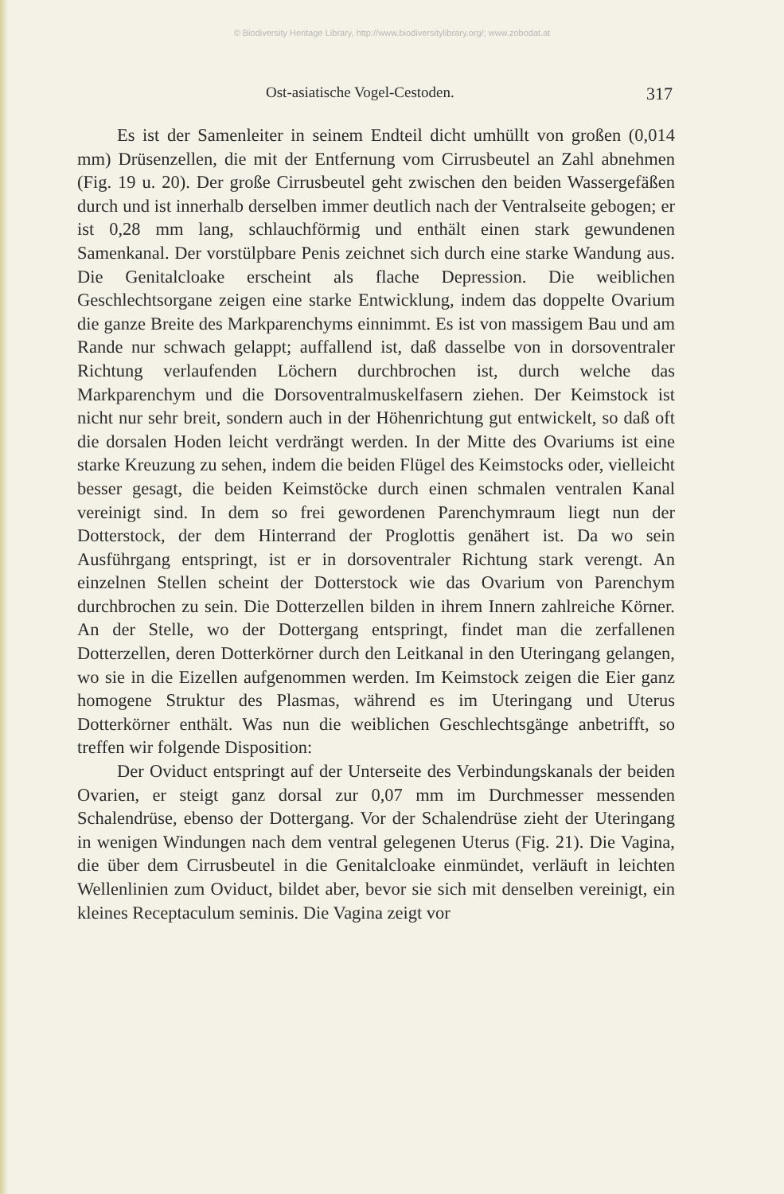© Biodiversity Heritage Library, http://www.biodiversitylibrary.org/; www.zobodat.at
Ost-asiatische Vogel-Cestoden. 317
Es ist der Samenleiter in seinem Endteil dicht umhüllt von großen (0,014 mm) Drüsenzellen, die mit der Entfernung vom Cirrusbeutel an Zahl abnehmen (Fig. 19 u. 20). Der große Cirrusbeutel geht zwischen den beiden Wassergefäßen durch und ist innerhalb derselben immer deutlich nach der Ventralseite gebogen; er ist 0,28 mm lang, schlauchförmig und enthält einen stark gewundenen Samenkanal. Der vorstülpbare Penis zeichnet sich durch eine starke Wandung aus. Die Genitalcloake erscheint als flache Depression. Die weiblichen Geschlechtsorgane zeigen eine starke Entwicklung, indem das doppelte Ovarium die ganze Breite des Markparenchyms einnimmt. Es ist von massigem Bau und am Rande nur schwach gelappt; auffallend ist, daß dasselbe von in dorsoventraler Richtung verlaufenden Löchern durchbrochen ist, durch welche das Markparenchym und die Dorsoventralmuskelfasern ziehen. Der Keimstock ist nicht nur sehr breit, sondern auch in der Höhenrichtung gut entwickelt, so daß oft die dorsalen Hoden leicht verdrängt werden. In der Mitte des Ovariums ist eine starke Kreuzung zu sehen, indem die beiden Flügel des Keimstocks oder, vielleicht besser gesagt, die beiden Keimstöcke durch einen schmalen ventralen Kanal vereinigt sind. In dem so frei gewordenen Parenchymraum liegt nun der Dotterstock, der dem Hinterrand der Proglottis genähert ist. Da wo sein Ausführgang entspringt, ist er in dorsoventraler Richtung stark verengt. An einzelnen Stellen scheint der Dotterstock wie das Ovarium von Parenchym durchbrochen zu sein. Die Dotterzellen bilden in ihrem Innern zahlreiche Körner. An der Stelle, wo der Dottergang entspringt, findet man die zerfallenen Dotterzellen, deren Dotterkörner durch den Leitkanal in den Uteringang gelangen, wo sie in die Eizellen aufgenommen werden. Im Keimstock zeigen die Eier ganz homogene Struktur des Plasmas, während es im Uteringang und Uterus Dotterkörner enthält. Was nun die weiblichen Geschlechtsgänge anbetrifft, so treffen wir folgende Disposition:
Der Oviduct entspringt auf der Unterseite des Verbindungskanals der beiden Ovarien, er steigt ganz dorsal zur 0,07 mm im Durchmesser messenden Schalendrüse, ebenso der Dottergang. Vor der Schalendrüse zieht der Uteringang in wenigen Windungen nach dem ventral gelegenen Uterus (Fig. 21). Die Vagina, die über dem Cirrusbeutel in die Genitalcloake einmündet, verläuft in leichten Wellenlinien zum Oviduct, bildet aber, bevor sie sich mit denselben vereinigt, ein kleines Receptaculum seminis. Die Vagina zeigt vor